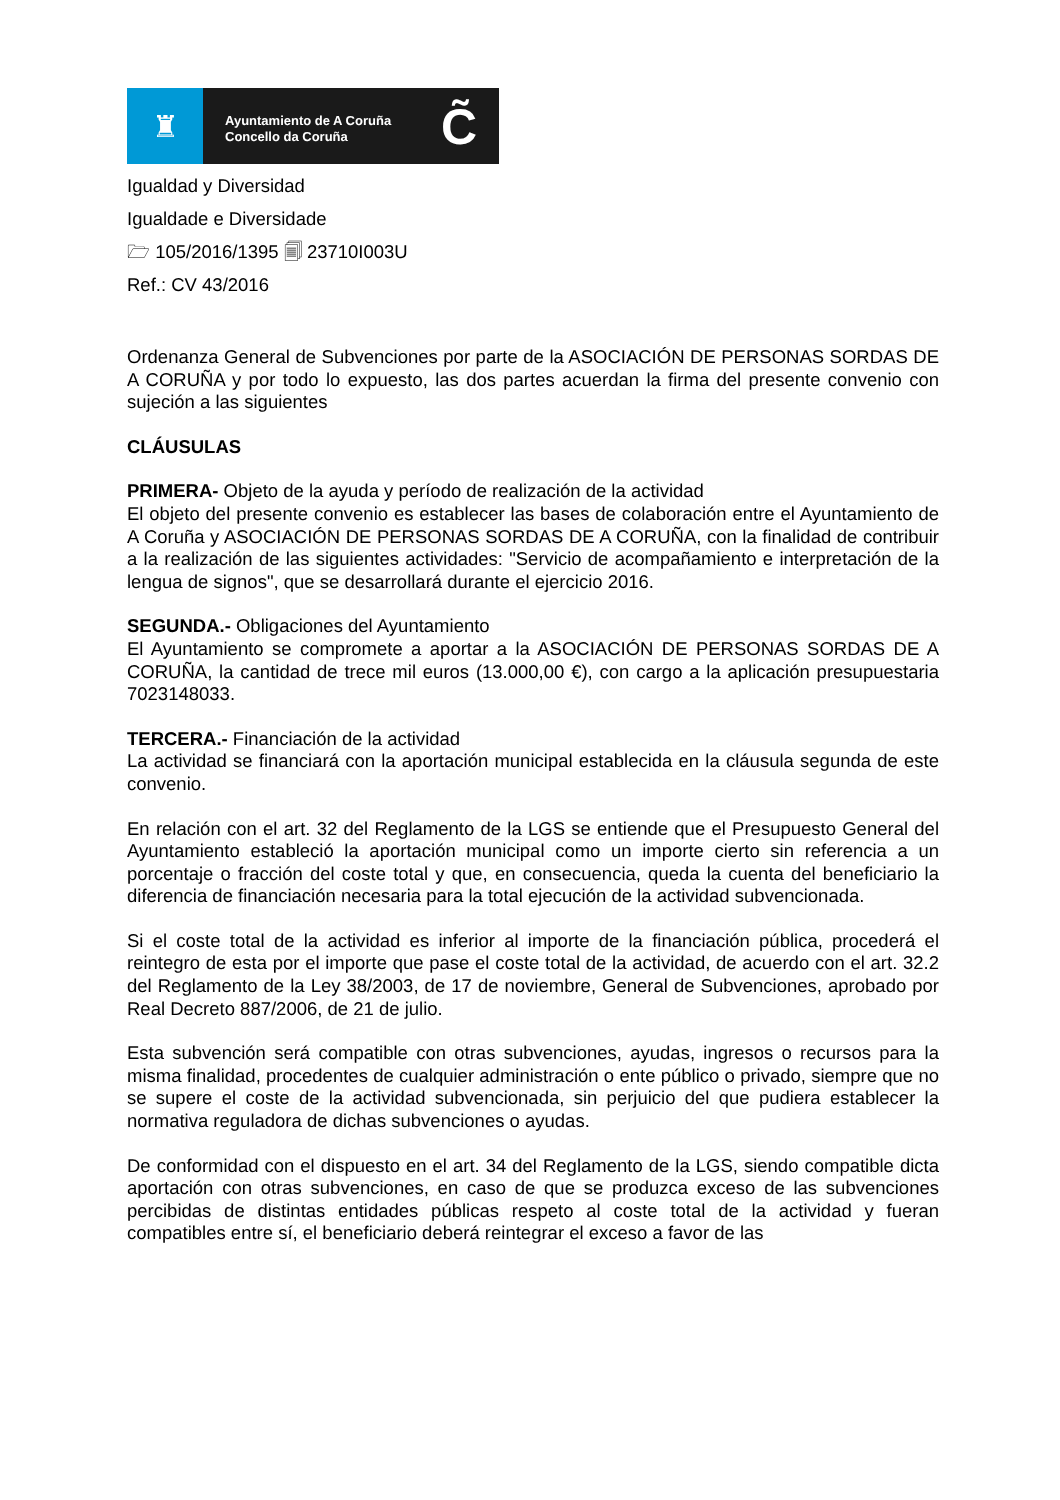♜
Ayuntamiento de A Coruña
Concello da Coruña
C̃
Igualdad y Diversidad
Igualdade e Diversidade
🗁 105/2016/1395 🗐 23710I003U
Ref.: CV 43/2016
Ordenanza General de Subvenciones por parte de la ASOCIACIÓN DE PERSONAS SORDAS DE A CORUÑA y por todo lo expuesto, las dos partes acuerdan la firma del presente convenio con sujeción a las siguientes
CLÁUSULAS
PRIMERA- Objeto de la ayuda y período de realización de la actividad
El objeto del presente convenio es establecer las bases de colaboración entre el Ayuntamiento de A Coruña y ASOCIACIÓN DE PERSONAS SORDAS DE A CORUÑA, con la finalidad de contribuir a la realización de las siguientes actividades: "Servicio de acompañamiento e interpretación de la lengua de signos", que se desarrollará durante el ejercicio 2016.
SEGUNDA.- Obligaciones del Ayuntamiento
El Ayuntamiento se compromete a aportar a la ASOCIACIÓN DE PERSONAS SORDAS DE A CORUÑA, la cantidad de trece mil euros (13.000,00 €), con cargo a la aplicación presupuestaria 7023148033.
TERCERA.- Financiación de la actividad
La actividad se financiará con la aportación municipal establecida en la cláusula segunda de este convenio.
En relación con el art. 32 del Reglamento de la LGS se entiende que el Presupuesto General del Ayuntamiento estableció la aportación municipal como un importe cierto sin referencia a un porcentaje o fracción del coste total y que, en consecuencia, queda la cuenta del beneficiario la diferencia de financiación necesaria para la total ejecución de la actividad subvencionada.
Si el coste total de la actividad es inferior al importe de la financiación pública, procederá el reintegro de esta por el importe que pase el coste total de la actividad, de acuerdo con el art. 32.2 del Reglamento de la Ley 38/2003, de 17 de noviembre, General de Subvenciones, aprobado por Real Decreto 887/2006, de 21 de julio.
Esta subvención será compatible con otras subvenciones, ayudas, ingresos o recursos para la misma finalidad, procedentes de cualquier administración o ente público o privado, siempre que no se supere el coste de la actividad subvencionada, sin perjuicio del que pudiera establecer la normativa reguladora de dichas subvenciones o ayudas.
De conformidad con el dispuesto en el art. 34 del Reglamento de la LGS, siendo compatible dicta aportación con otras subvenciones, en caso de que se produzca exceso de las subvenciones percibidas de distintas entidades públicas respeto al coste total de la actividad y fueran compatibles entre sí, el beneficiario deberá reintegrar el exceso a favor de las